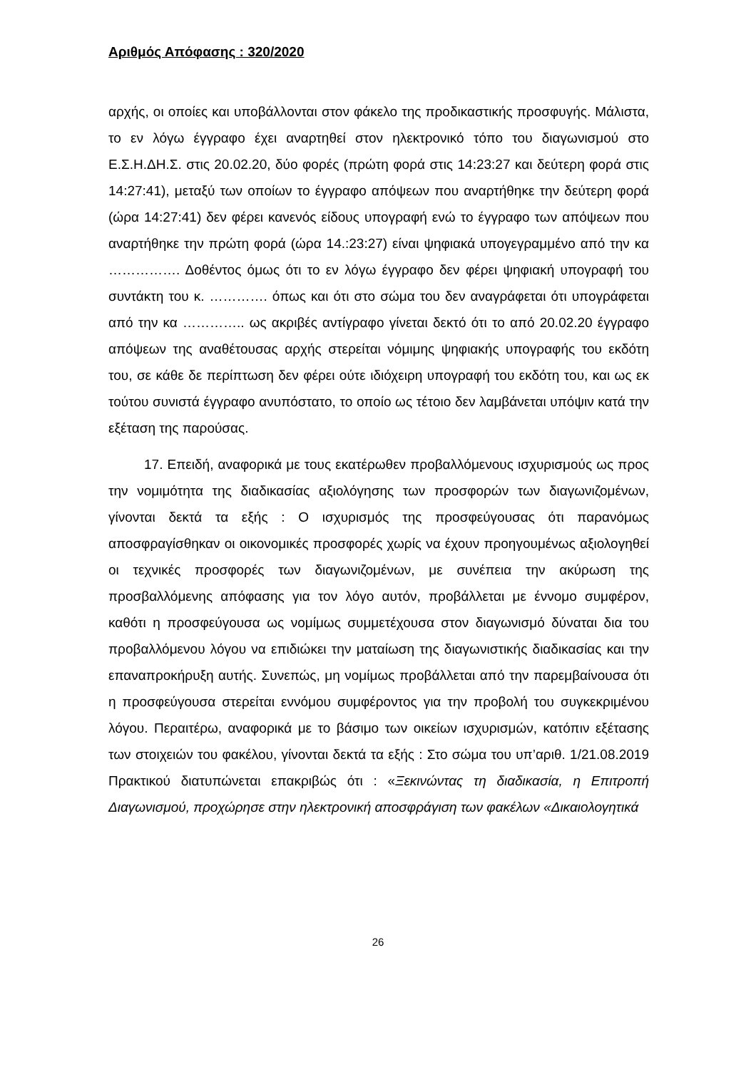Αριθμός Απόφασης : 320/2020
αρχής, οι οποίες και υποβάλλονται στον φάκελο της προδικαστικής προσφυγής. Μάλιστα, το εν λόγω έγγραφο έχει αναρτηθεί στον ηλεκτρονικό τόπο του διαγωνισμού στο Ε.Σ.Η.ΔΗ.Σ. στις 20.02.20, δύο φορές (πρώτη φορά στις 14:23:27 και δεύτερη φορά στις 14:27:41), μεταξύ των οποίων το έγγραφο απόψεων που αναρτήθηκε την δεύτερη φορά (ώρα 14:27:41) δεν φέρει κανενός είδους υπογραφή ενώ το έγγραφο των απόψεων που αναρτήθηκε την πρώτη φορά (ώρα 14.:23:27) είναι ψηφιακά υπογεγραμμένο από την κα ……………. Δοθέντος όμως ότι το εν λόγω έγγραφο δεν φέρει ψηφιακή υπογραφή του συντάκτη του κ. …………. όπως και ότι στο σώμα του δεν αναγράφεται ότι υπογράφεται από την κα ………….. ως ακριβές αντίγραφο γίνεται δεκτό ότι το από 20.02.20 έγγραφο απόψεων της αναθέτουσας αρχής στερείται νόμιμης ψηφιακής υπογραφής του εκδότη του, σε κάθε δε περίπτωση δεν φέρει ούτε ιδιόχειρη υπογραφή του εκδότη του, και ως εκ τούτου συνιστά έγγραφο ανυπόστατο, το οποίο ως τέτοιο δεν λαμβάνεται υπόψιν κατά την εξέταση της παρούσας.
17. Επειδή, αναφορικά με τους εκατέρωθεν προβαλλόμενους ισχυρισμούς ως προς την νομιμότητα της διαδικασίας αξιολόγησης των προσφορών των διαγωνιζομένων, γίνονται δεκτά τα εξής : Ο ισχυρισμός της προσφεύγουσας ότι παρανόμως αποσφραγίσθηκαν οι οικονομικές προσφορές χωρίς να έχουν προηγουμένως αξιολογηθεί οι τεχνικές προσφορές των διαγωνιζομένων, με συνέπεια την ακύρωση της προσβαλλόμενης απόφασης για τον λόγο αυτόν, προβάλλεται με έννομο συμφέρον, καθότι η προσφεύγουσα ως νομίμως συμμετέχουσα στον διαγωνισμό δύναται δια του προβαλλόμενου λόγου να επιδιώκει την ματαίωση της διαγωνιστικής διαδικασίας και την επαναπροκήρυξη αυτής. Συνεπώς, μη νομίμως προβάλλεται από την παρεμβαίνουσα ότι η προσφεύγουσα στερείται εννόμου συμφέροντος για την προβολή του συγκεκριμένου λόγου. Περαιτέρω, αναφορικά με το βάσιμο των οικείων ισχυρισμών, κατόπιν εξέτασης των στοιχειών του φακέλου, γίνονται δεκτά τα εξής : Στο σώμα του υπ’αριθ. 1/21.08.2019 Πρακτικού διατυπώνεται επακριβώς ότι : «Ξεκινώντας τη διαδικασία, η Επιτροπή Διαγωνισμού, προχώρησε στην ηλεκτρονική αποσφράγιση των φακέλων «Δικαιολογητικά
26